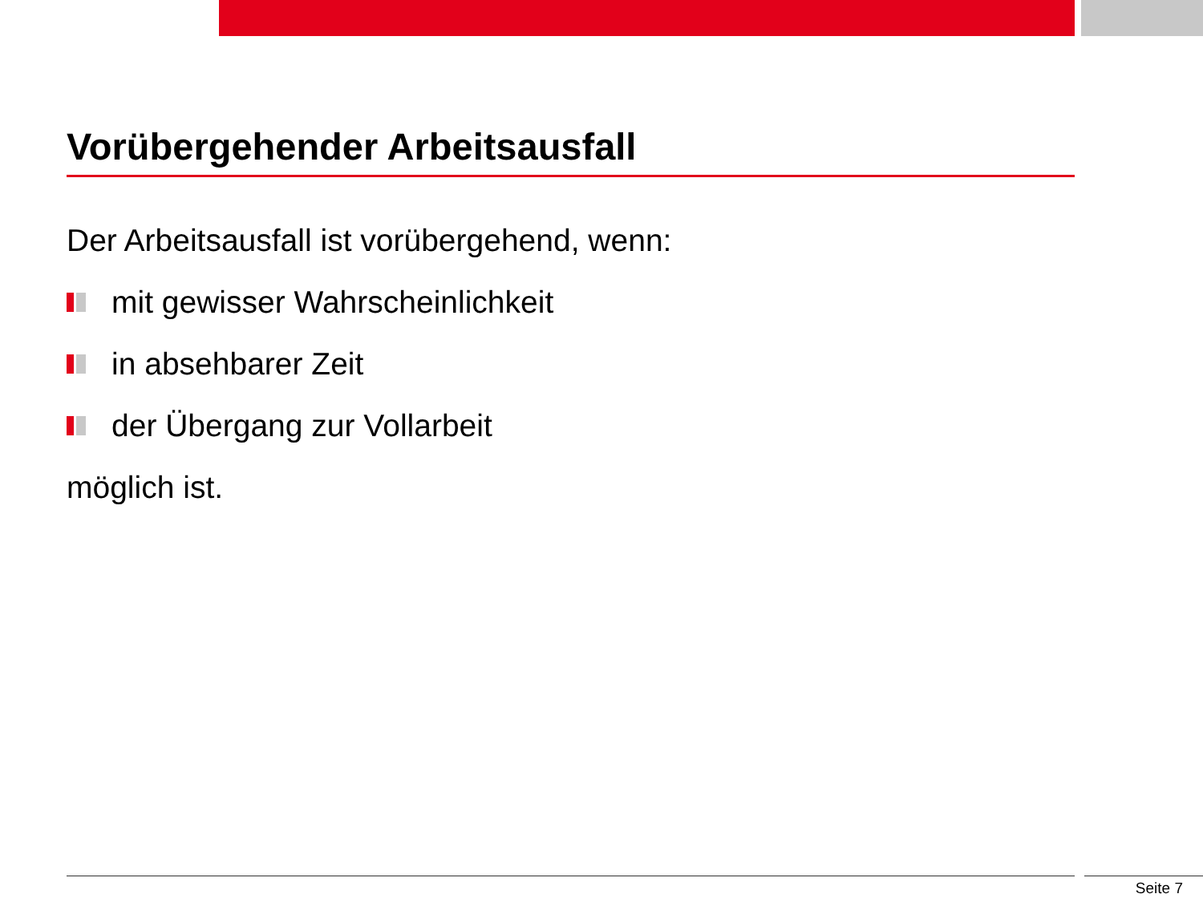Vorübergehender Arbeitsausfall
Der Arbeitsausfall ist vorübergehend, wenn:
mit gewisser Wahrscheinlichkeit
in absehbarer Zeit
der Übergang zur Vollarbeit
möglich ist.
Seite 7